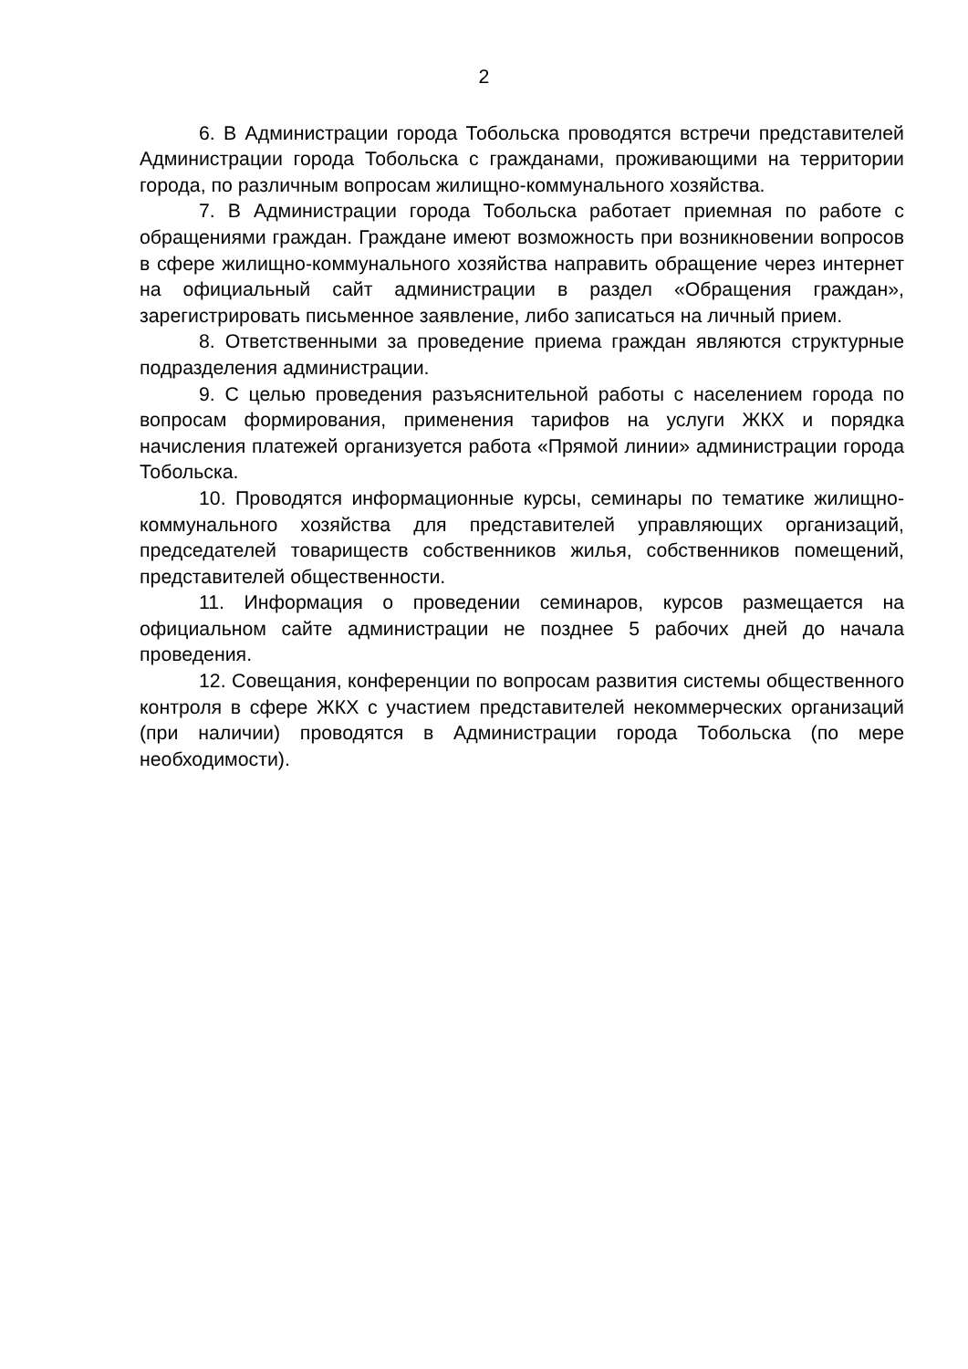2
6. В Администрации города Тобольска проводятся встречи представителей Администрации города Тобольска с гражданами, проживающими на территории города, по различным вопросам жилищно-коммунального хозяйства.
7. В Администрации города Тобольска работает приемная по работе с обращениями граждан. Граждане имеют возможность при возникновении вопросов в сфере жилищно-коммунального хозяйства направить обращение через интернет на официальный сайт администрации в раздел «Обращения граждан», зарегистрировать письменное заявление, либо записаться на личный прием.
8. Ответственными за проведение приема граждан являются структурные подразделения администрации.
9. С целью проведения разъяснительной работы с населением города по вопросам формирования, применения тарифов на услуги ЖКХ и порядка начисления платежей организуется работа «Прямой линии» администрации города Тобольска.
10. Проводятся информационные курсы, семинары по тематике жилищно-коммунального хозяйства для представителей управляющих организаций, председателей товариществ собственников жилья, собственников помещений, представителей общественности.
11. Информация о проведении семинаров, курсов размещается на официальном сайте администрации не позднее 5 рабочих дней до начала проведения.
12. Совещания, конференции по вопросам развития системы общественного контроля в сфере ЖКХ с участием представителей некоммерческих организаций (при наличии) проводятся в Администрации города Тобольска (по мере необходимости).